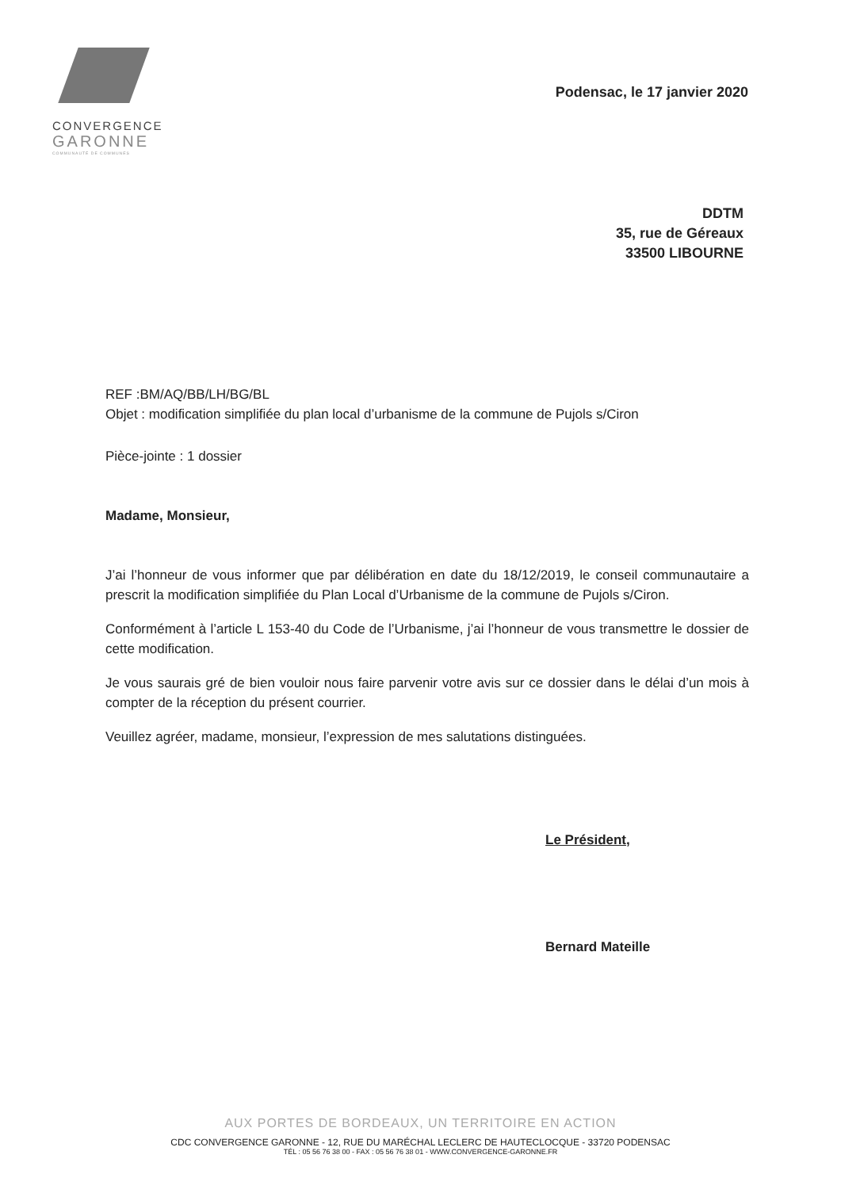CONVERGENCE
GARONNE
COMMUNAUTÉ DE COMMUNES
Podensac, le 17 janvier 2020
DDTM
35, rue de Géreaux
33500 LIBOURNE
REF :BM/AQ/BB/LH/BG/BL
Objet : modification simplifiée du plan local d’urbanisme de la commune de Pujols s/Ciron
Pièce-jointe : 1 dossier
Madame, Monsieur,
J’ai l’honneur de vous informer que par délibération en date du 18/12/2019, le conseil communautaire a prescrit la modification simplifiée du Plan Local d’Urbanisme de la commune de Pujols s/Ciron.
Conformément à l’article L 153-40 du Code de l’Urbanisme, j’ai l’honneur de vous transmettre le dossier de cette modification.
Je vous saurais gré de bien vouloir nous faire parvenir votre avis sur ce dossier dans le délai d’un mois à compter de la réception du présent courrier.
Veuillez agréer, madame, monsieur, l’expression de mes salutations distinguées.
Le Président,
Bernard Mateille
AUX PORTES DE BORDEAUX, UN TERRITOIRE EN ACTION
CDC CONVERGENCE GARONNE - 12, RUE DU MARÉCHAL LECLERC DE HAUTECLOCQUE - 33720 PODENSAC
TÉL : 05 56 76 38 00 - FAX : 05 56 76 38 01 - WWW.CONVERGENCE-GARONNE.FR